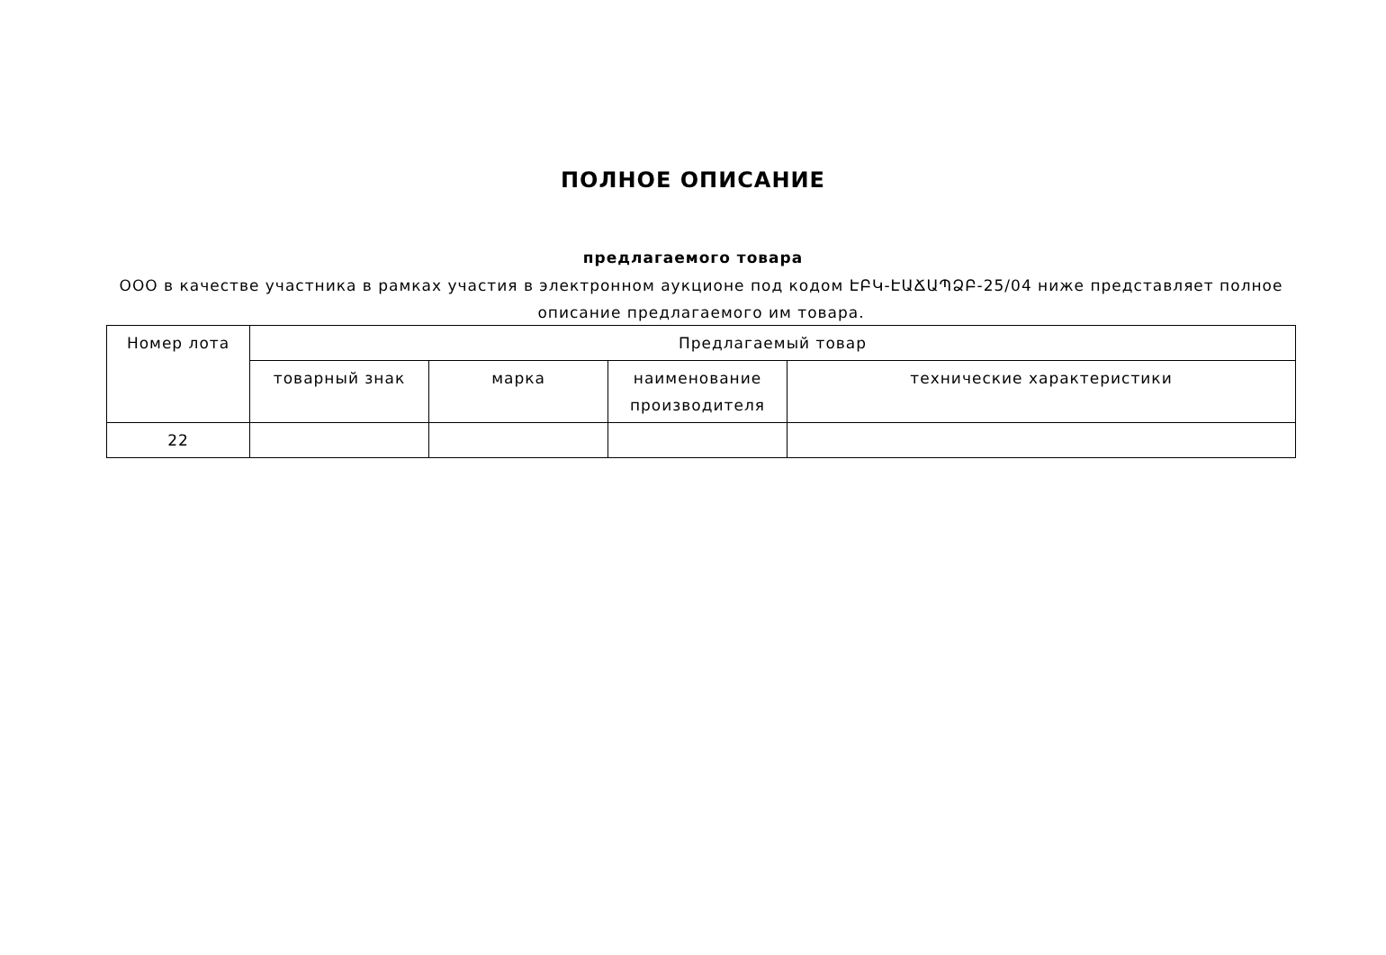ПОЛНОЕ ОПИСАНИЕ
предлагаемого товара
ООО в качестве участника в рамках участия в электронном аукционе под кодом ԷԲԿ-ԷԱՃԱՊՁԲ-25/04 ниже представляет полное описание предлагаемого им товара.
| Номер лота | Предлагаемый товар | | | |
| --- | --- | --- | --- | --- |
| | товарный знак | марка | наименование производителя | технические характеристики |
| 22 | | | | |